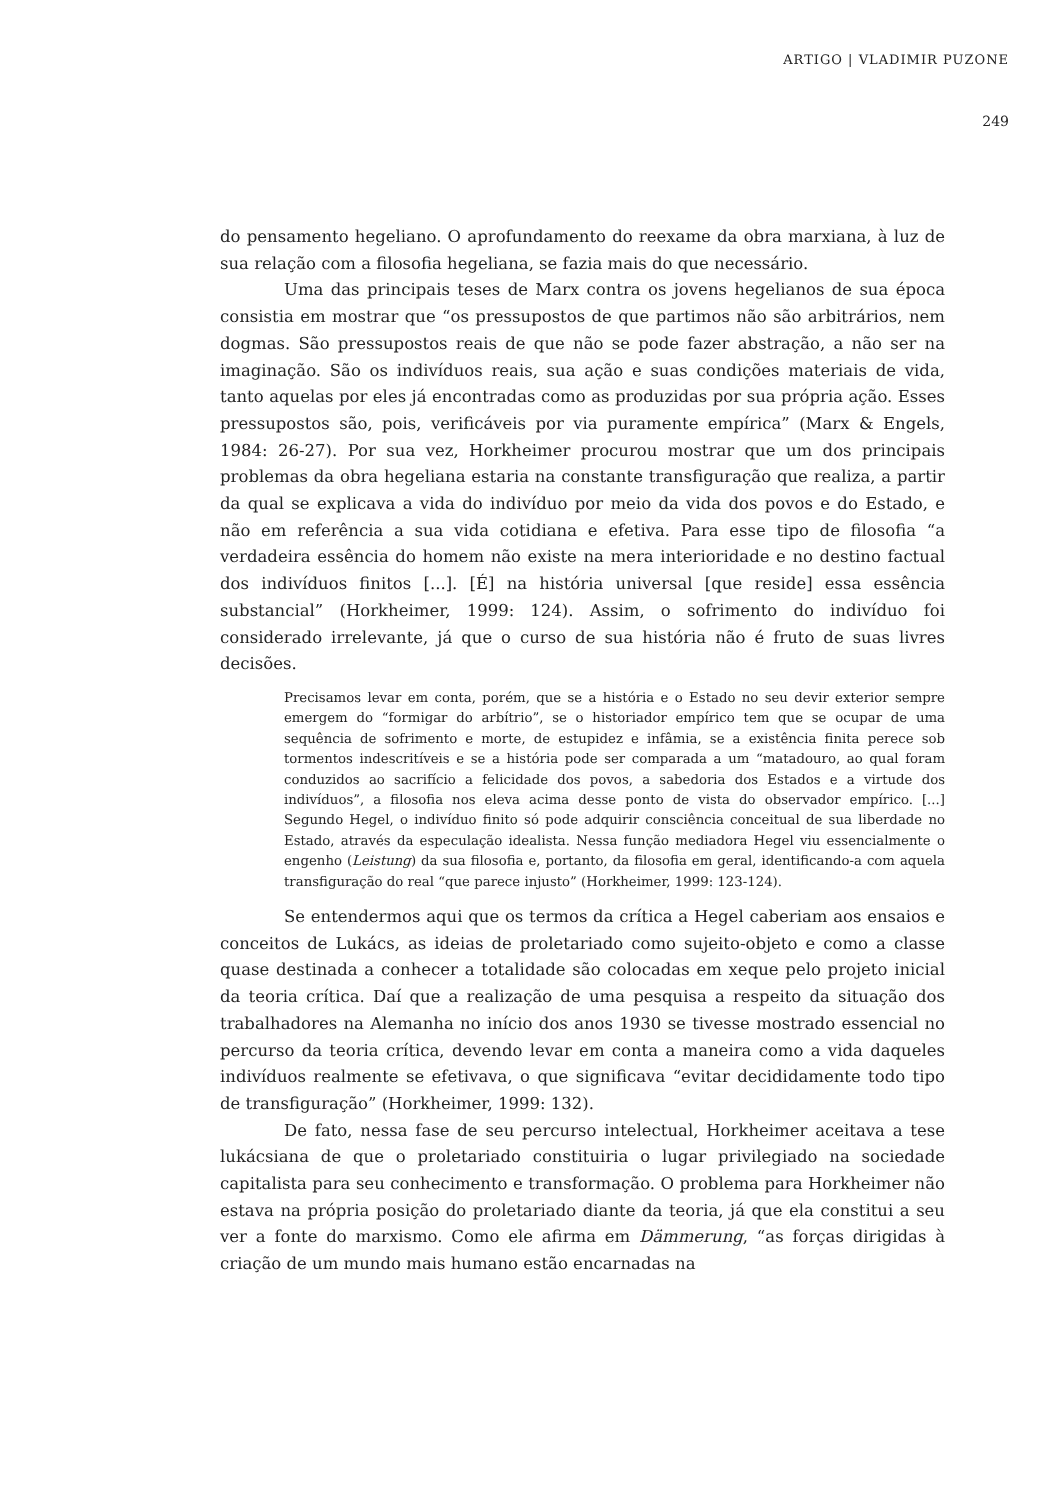ARTIGO | VLADIMIR PUZONE
249
do pensamento hegeliano. O aprofundamento do reexame da obra marxiana, à luz de sua relação com a filosofia hegeliana, se fazia mais do que necessário.
Uma das principais teses de Marx contra os jovens hegelianos de sua época consistia em mostrar que “os pressupostos de que partimos não são arbitrários, nem dogmas. São pressupostos reais de que não se pode fazer abstração, a não ser na imaginação. São os indivíduos reais, sua ação e suas condições materiais de vida, tanto aquelas por eles já encontradas como as produzidas por sua própria ação. Esses pressupostos são, pois, verificáveis por via puramente empírica” (Marx & Engels, 1984: 26-27). Por sua vez, Horkheimer procurou mostrar que um dos principais problemas da obra hegeliana estaria na constante transfiguração que realiza, a partir da qual se explicava a vida do indivíduo por meio da vida dos povos e do Estado, e não em referência a sua vida cotidiana e efetiva. Para esse tipo de filosofia “a verdadeira essência do homem não existe na mera interioridade e no destino factual dos indivíduos finitos [...]. [É] na história universal [que reside] essa essência substancial” (Horkheimer, 1999: 124). Assim, o sofrimento do indivíduo foi considerado irrelevante, já que o curso de sua história não é fruto de suas livres decisões.
Precisamos levar em conta, porém, que se a história e o Estado no seu devir exterior sempre emergem do “formigar do arbítrio”, se o historiador empírico tem que se ocupar de uma sequência de sofrimento e morte, de estupidez e infâmia, se a existência finita perece sob tormentos indescritíveis e se a história pode ser comparada a um “matadouro, ao qual foram conduzidos ao sacrifício a felicidade dos povos, a sabedoria dos Estados e a virtude dos indivíduos”, a filosofia nos eleva acima desse ponto de vista do observador empírico. [...] Segundo Hegel, o indivíduo finito só pode adquirir consciência conceitual de sua liberdade no Estado, através da especulação idealista. Nessa função mediadora Hegel viu essencialmente o engenho (Leistung) da sua filosofia e, portanto, da filosofia em geral, identificando-a com aquela transfiguração do real “que parece injusto” (Horkheimer, 1999: 123-124).
Se entendermos aqui que os termos da crítica a Hegel caberiam aos ensaios e conceitos de Lukács, as ideias de proletariado como sujeito-objeto e como a classe quase destinada a conhecer a totalidade são colocadas em xeque pelo projeto inicial da teoria crítica. Daí que a realização de uma pesquisa a respeito da situação dos trabalhadores na Alemanha no início dos anos 1930 se tivesse mostrado essencial no percurso da teoria crítica, devendo levar em conta a maneira como a vida daqueles indivíduos realmente se efetivava, o que significava “evitar decididamente todo tipo de transfiguração” (Horkheimer, 1999: 132).
De fato, nessa fase de seu percurso intelectual, Horkheimer aceitava a tese lukácsiana de que o proletariado constituiria o lugar privilegiado na sociedade capitalista para seu conhecimento e transformação. O problema para Horkheimer não estava na própria posição do proletariado diante da teoria, já que ela constitui a seu ver a fonte do marxismo. Como ele afirma em Dämmerung, “as forças dirigidas à criação de um mundo mais humano estão encarnadas na